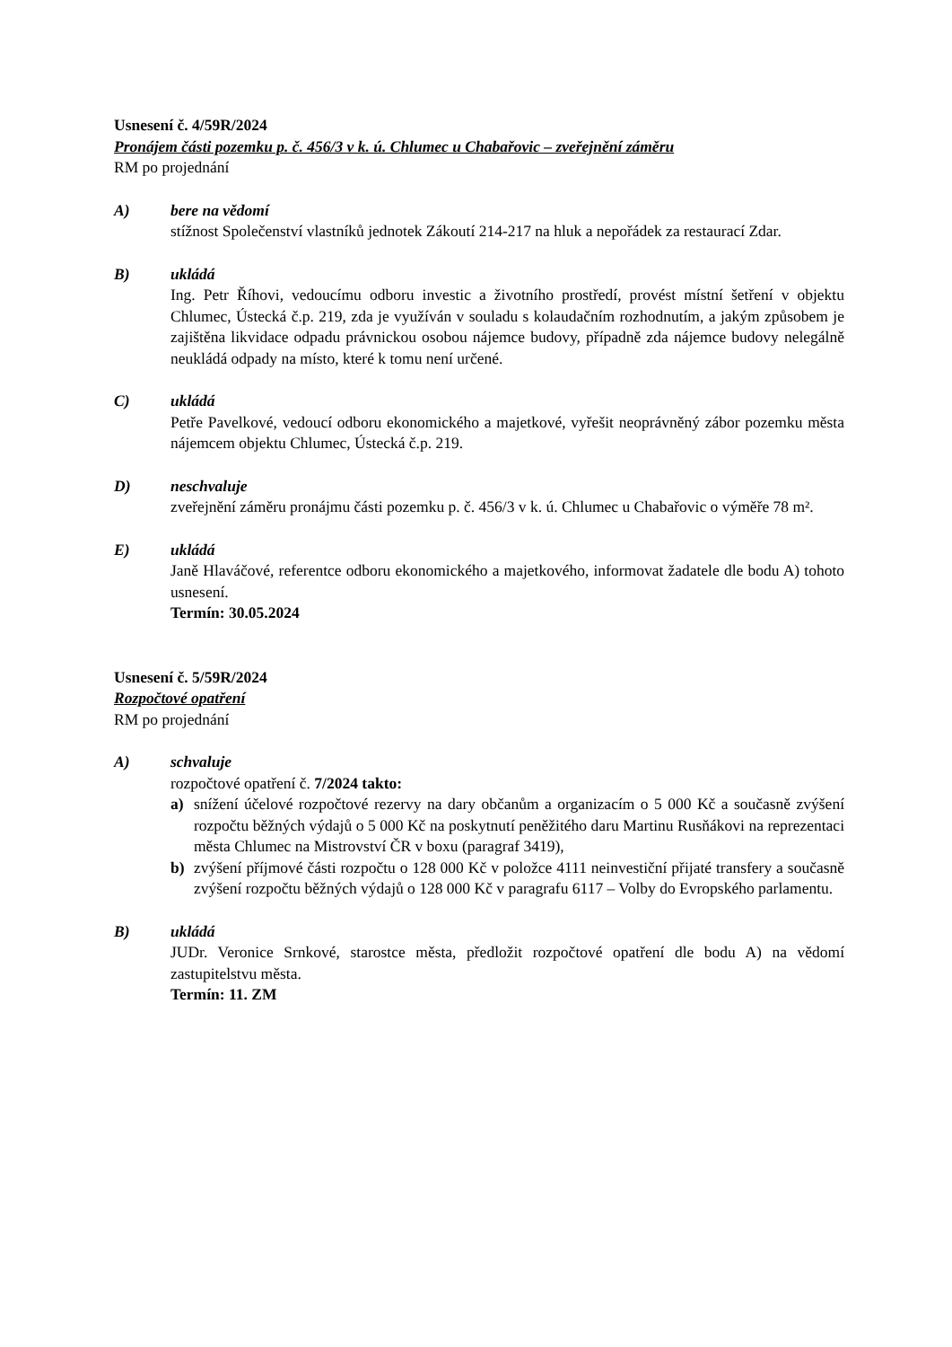Usnesení č. 4/59R/2024
Pronájem části pozemku p. č. 456/3 v k. ú. Chlumec u Chabařovic – zveřejnění záměru
RM po projednání
A) bere na vědomí
stížnost Společenství vlastníků jednotek Zákoutí 214-217 na hluk a nepořádek za restaurací Zdar.
B) ukládá
Ing. Petr Říhovi, vedoucímu odboru investic a životního prostředí, provést místní šetření v objektu Chlumec, Ústecká č.p. 219, zda je využíván v souladu s kolaudačním rozhodnutím, a jakým způsobem je zajištěna likvidace odpadu právnickou osobou nájemce budovy, případně zda nájemce budovy nelegálně neukládá odpady na místo, které k tomu není určené.
C) ukládá
Petře Pavelkové, vedoucí odboru ekonomického a majetkové, vyřešit neoprávněný zábor pozemku města nájemcem objektu Chlumec, Ústecká č.p. 219.
D) neschvaluje
zveřejnění záměru pronájmu části pozemku p. č. 456/3 v k. ú. Chlumec u Chabařovic o výměře 78 m².
E) ukládá
Janě Hlaváčové, referentce odboru ekonomického a majetkového, informovat žadatele dle bodu A) tohoto usnesení.
Termín: 30.05.2024
Usnesení č. 5/59R/2024
Rozpočtové opatření
RM po projednání
A) schvaluje
rozpočtové opatření č. 7/2024 takto:
a) snížení účelové rozpočtové rezervy na dary občanům a organizacím o 5 000 Kč a současně zvýšení rozpočtu běžných výdajů o 5 000 Kč na poskytnutí peněžitého daru Martinu Rusňákovi na reprezentaci města Chlumec na Mistrovství ČR v boxu (paragraf 3419),
b) zvýšení příjmové části rozpočtu o 128 000 Kč v položce 4111 neinvestiční přijaté transfery a současně zvýšení rozpočtu běžných výdajů o 128 000 Kč v paragrafu 6117 – Volby do Evropského parlamentu.
B) ukládá
JUDr. Veronice Srnkové, starostce města, předložit rozpočtové opatření dle bodu A) na vědomí zastupitelstvu města.
Termín: 11. ZM